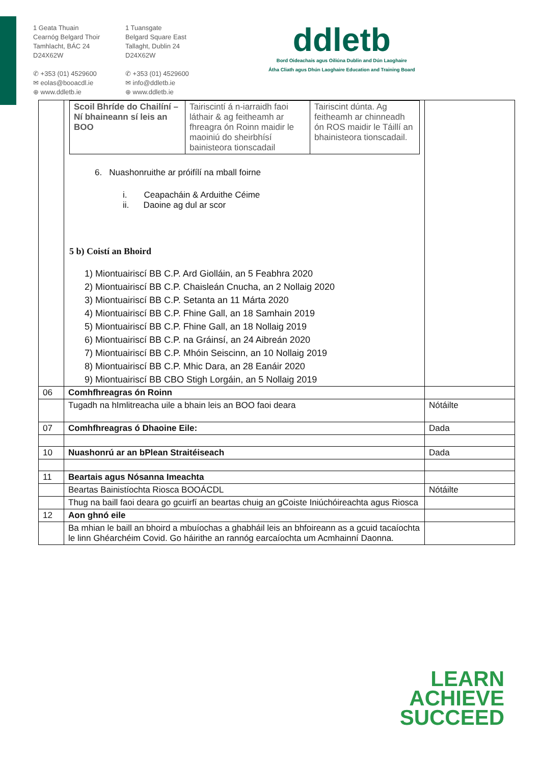1 Geata Thuain
Cearnóg Belgard Thoir
Tamhlacht, BÁC 24
D24X62W
✆ +353 (01) 4529600
✉ eolas@booacdl.ie
⊕ www.ddletb.ie
1 Tuansgate
Belgard Square East
Tallaght, Dublin 24
D24X62W
✆ +353 (01) 4529600
✉ info@ddletb.ie
⊕ www.ddletb.ie
ddletb
Bord Oideachais agus Oiliúna Dublin and Dún Laoghaire
Átha Cliath agus Dhún Laoghaire Education and Training Board
| | / Scoil Bhríde do Chailíní – Ní bhaineann sí leis an BOO / Tairiscintí á n-iarraidh faoi láthair & ag feitheamh ar fhreagra ón Roinn maidir le maoiniú do sheirbhísí bainisteora tionscadail / Tairiscint dúnta. Ag feitheamh ar chinneadh ón ROS maidir le Táillí an bhainisteora tionscadail. / 6. Nuashonruithe ar próifílí na mball foirne i. Ceapacháin & Arduithe Céime ii. Daoine ag dul ar scor 5 b) Coistí an Bhoird 1) Miontuairiscí BB C.P. Ard Giolláin, an 5 Feabhra 2020 2) Miontuairiscí BB C.P. Chaisleán Cnucha, an 2 Nollaig 2020 3) Miontuairiscí BB C.P. Setanta an 11 Márta 2020 4) Miontuairiscí BB C.P. Fhine Gall, an 18 Samhain 2019 5) Miontuairiscí BB C.P. Fhine Gall, an 18 Nollaig 2019 6) Miontuairiscí BB C.P. na Gráinsí, an 24 Aibreán 2020 7) Miontuairiscí BB C.P. Mhóin Seiscinn, an 10 Nollaig 2019 8) Miontuairiscí BB C.P. Mhic Dara, an 28 Eanáir 2020 9) Miontuairiscí BB CBO Stigh Lorgáin, an 5 Nollaig 2019 | |
| 06 | Comhfhreagras ón Roinn | |
| | Tugadh na hImlitreacha uile a bhain leis an BOO faoi deara | Nótáilte |
| 07 | Comhfhreagras ó Dhaoine Eile: | Dada |
| 10 | Nuashonrú ar an bPlean Straitéiseach | Dada |
| 11 | Beartais agus Nósanna Imeachta | |
| | Beartas Bainistíochta Riosca BOOÁCDL | Nótáilte |
| | Thug na baill faoi deara go gcuirfí an beartas chuig an gCoiste Iniúchóireachta agus Riosca | |
| 12 | Aon ghnó eile | |
| | Ba mhian le baill an bhoird a mbuíochas a ghabháil leis an bhfoireann as a gcuid tacaíochta le linn Ghéarchéim Covid. Go háirithe an rannóg earcaíochta um Acmhainní Daonna. | |
LEARN
ACHIEVE
SUCCEED